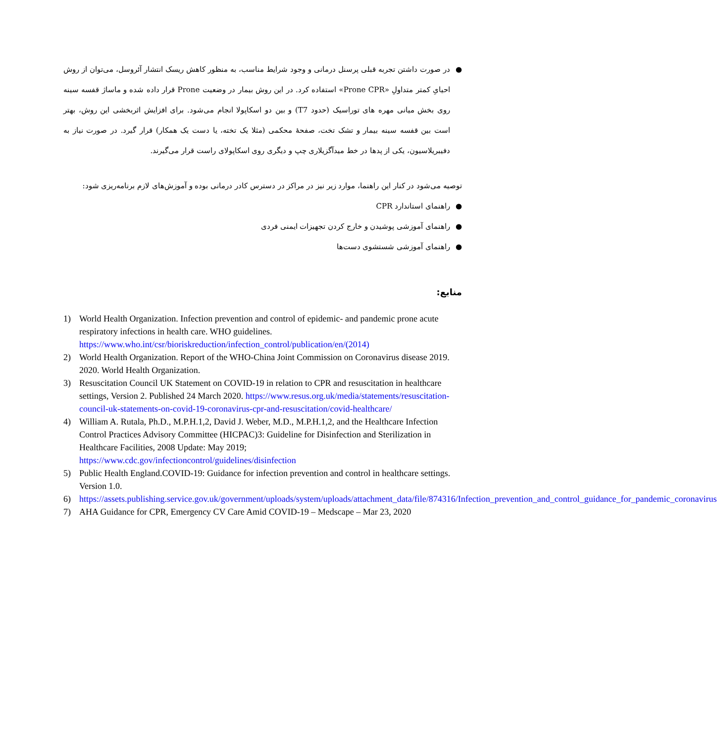● در صورت داشتن تجربه قبلی پرسنل درمانی و وجود شرایط مناسب، به منظور کاهش ریسک انتشار آئروسل، می‌توان از روش احیایِ کمتر متداولِ «Prone CPR» استفاده کرد. در این روش بیمار در وضعیت Prone قرار داده شده و ماساژ قفسه سینه روی بخش میانی مهره های توراسیک (حدود T7) و بین دو اسکاپولا انجام می‌شود. برای افزایش اثربخشی این روش، بهتر است بین قفسه سینه بیمار و تشک تخت، صفحهٔ محکمی (مثلا یک تخته، یا دست یک همکار) قرار گیرد. در صورت نیاز به دفیبریلاسیون، یکی از پدها در خط میدآگزیلاری چپ و دیگری روی اسکاپولای راست قرار می‌گیرند.
توصیه می‌شود در کنار این راهنما، موارد زیر نیز در مراکز در دسترس کادر درمانی بوده و آموزش‌های لازم برنامه‌ریزی شود:
● راهنمای استاندارد CPR
● راهنمای آموزشی پوشیدن و خارج کردن تجهیزات ایمنی فردی
● راهنمای آموزشی شستشوی دست‌ها
منابع:
1) World Health Organization. Infection prevention and control of epidemic- and pandemic prone acute respiratory infections in health care. WHO guidelines. https://www.who.int/csr/bioriskreduction/infection_control/publication/en/(2014)
2) World Health Organization. Report of the WHO-China Joint Commission on Coronavirus disease 2019. 2020. World Health Organization.
3) Resuscitation Council UK Statement on COVID-19 in relation to CPR and resuscitation in healthcare settings, Version 2. Published 24 March 2020. https://www.resus.org.uk/media/statements/resuscitation-council-uk-statements-on-covid-19-coronavirus-cpr-and-resuscitation/covid-healthcare/
4) William A. Rutala, Ph.D., M.P.H.1,2, David J. Weber, M.D., M.P.H.1,2, and the Healthcare Infection Control Practices Advisory Committee (HICPAC)3: Guideline for Disinfection and Sterilization in Healthcare Facilities, 2008 Update: May 2019; https://www.cdc.gov/infectioncontrol/guidelines/disinfection
5) Public Health England.COVID-19: Guidance for infection prevention and control in healthcare settings. Version 1.0.
6) https://assets.publishing.service.gov.uk/government/uploads/system/uploads/attachment_data/file/874316/Infection_prevention_and_control_guidance_for_pandemic_coronavirus
7) AHA Guidance for CPR, Emergency CV Care Amid COVID-19 – Medscape – Mar 23, 2020